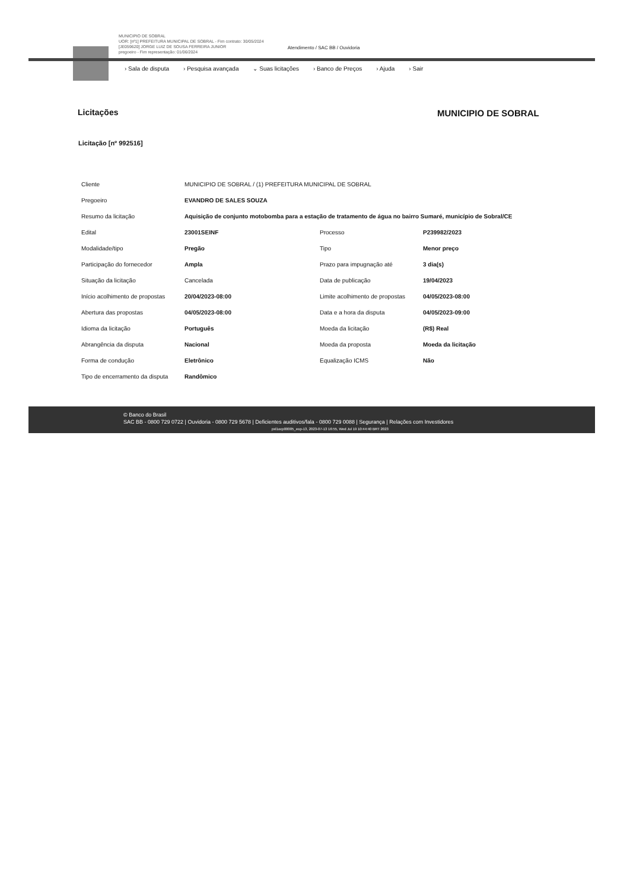MUNICIPIO DE SOBRAL
UOR: [nº1] PREFEITURA MUNICIPAL DE SOBRAL - Fim contrato: 30/05/2024
[JE059620] JORGE LUIZ DE SOUSA FERREIRA JUNIOR
pregoeiro - Fim representação: 01/06/2024
Atendimento / SAC BB / Ouvidoria
› Sala de disputa › Pesquisa avançada ⌄ Suas licitações › Banco de Preços › Ajuda › Sair
MUNICIPIO DE SOBRAL
Licitações
Licitação [nº 992516]
| Cliente | MUNICIPIO DE SOBRAL / (1) PREFEITURA MUNICIPAL DE SOBRAL | | |
| Pregoeiro | EVANDRO DE SALES SOUZA | | |
| Resumo da licitação | Aquisição de conjunto motobomba para a estação de tratamento de água no bairro Sumaré, município de Sobral/CE | | |
| Edital | 23001SEINF | Processo | P239982/2023 |
| Modalidade/tipo | Pregão | Tipo | Menor preço |
| Participação do fornecedor | Ampla | Prazo para impugnação até | 3 dia(s) |
| Situação da licitação | Cancelada | Data de publicação | 19/04/2023 |
| Início acolhimento de propostas | 20/04/2023-08:00 | Limite acolhimento de propostas | 04/05/2023-08:00 |
| Abertura das propostas | 04/05/2023-08:00 | Data e a hora da disputa | 04/05/2023-09:00 |
| Idioma da licitação | Português | Moeda da licitação | (R$) Real |
| Abrangência da disputa | Nacional | Moeda da proposta | Moeda da licitação |
| Forma de condução | Eletrônico | Equalização ICMS | Não |
| Tipo de encerramento da disputa | Randômico | | |
© Banco do Brasil
SAC BB - 0800 729 0722 | Ouvidoria - 0800 729 5678 | Deficientes auditivos/fala - 0800 729 0088 | Segurança | Relações com Investidores
pxl1ocp00005_eop-13, 2023-07-13 16:55, Wed Jul 19 10:44:40 BRT 2023